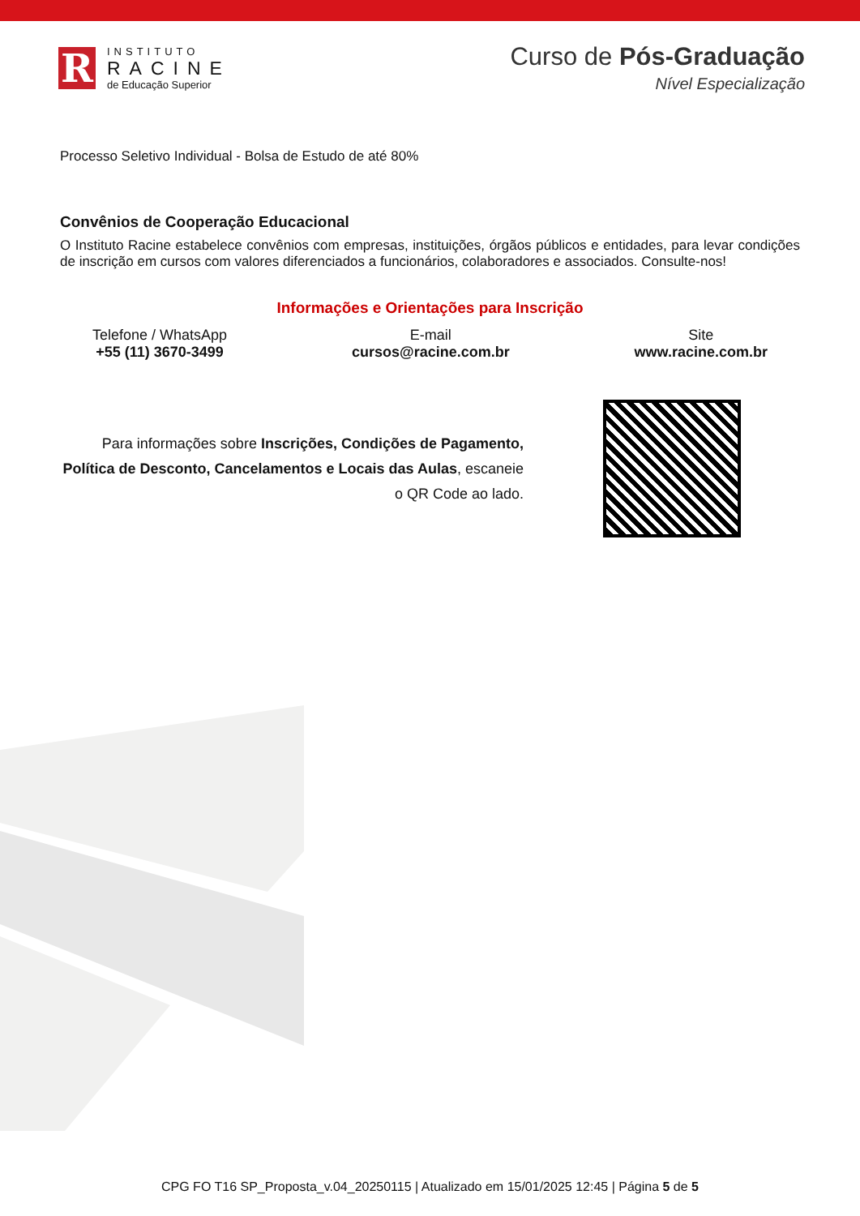R
INSTITUTO
RACINE
de Educação Superior
Curso de Pós-Graduação
Nível Especialização
Processo Seletivo Individual - Bolsa de Estudo de até 80%
Convênios de Cooperação Educacional
O Instituto Racine estabelece convênios com empresas, instituições, órgãos públicos e entidades, para levar condições de inscrição em cursos com valores diferenciados a funcionários, colaboradores e associados. Consulte-nos!
Informações e Orientações para Inscrição
Telefone / WhatsApp
+55 (11) 3670-3499
E-mail
cursos@racine.com.br
Site
www.racine.com.br
Para informações sobre Inscrições, Condições de Pagamento, Política de Desconto, Cancelamentos e Locais das Aulas, escaneie o QR Code ao lado.
CPG FO T16 SP_Proposta_v.04_20250115 | Atualizado em 15/01/2025 12:45 | Página 5 de 5